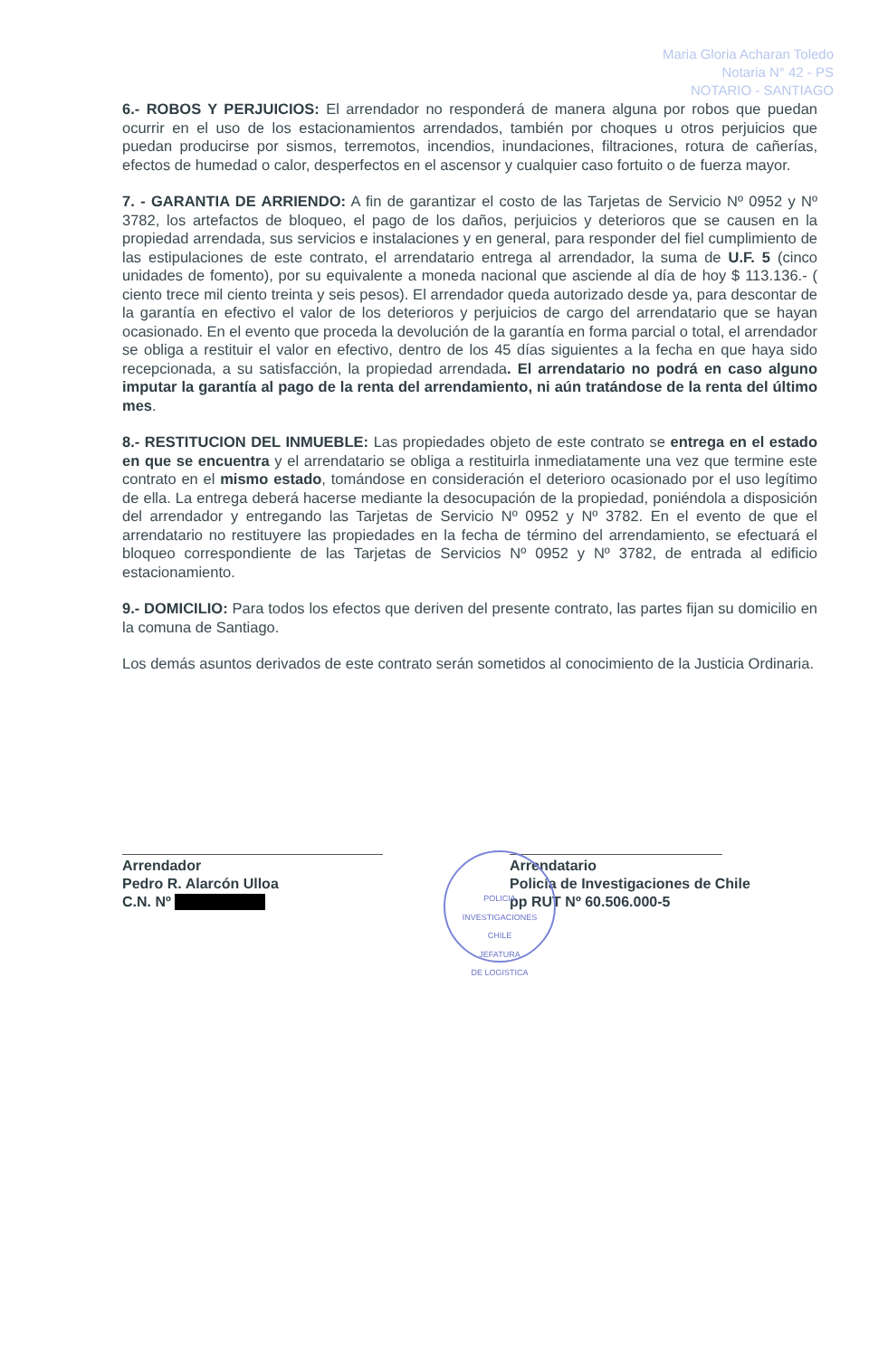Maria Gloria Acharan Toledo
Notaria N° 42 - PS
NOTARIO - SANTIAGO
6.- ROBOS Y PERJUICIOS: El arrendador no responderá de manera alguna por robos que puedan ocurrir en el uso de los estacionamientos arrendados, también por choques u otros perjuicios que puedan producirse por sismos, terremotos, incendios, inundaciones, filtraciones, rotura de cañerías, efectos de humedad o calor, desperfectos en el ascensor y cualquier caso fortuito o de fuerza mayor.
7. - GARANTIA DE ARRIENDO: A fin de garantizar el costo de las Tarjetas de Servicio Nº 0952 y Nº 3782, los artefactos de bloqueo, el pago de los daños, perjuicios y deterioros que se causen en la propiedad arrendada, sus servicios e instalaciones y en general, para responder del fiel cumplimiento de las estipulaciones de este contrato, el arrendatario entrega al arrendador, la suma de U.F. 5 (cinco unidades de fomento), por su equivalente a moneda nacional que asciende al día de hoy $ 113.136.- ( ciento trece mil ciento treinta y seis pesos). El arrendador queda autorizado desde ya, para descontar de la garantía en efectivo el valor de los deterioros y perjuicios de cargo del arrendatario que se hayan ocasionado. En el evento que proceda la devolución de la garantía en forma parcial o total, el arrendador se obliga a restituir el valor en efectivo, dentro de los 45 días siguientes a la fecha en que haya sido recepcionada, a su satisfacción, la propiedad arrendada. El arrendatario no podrá en caso alguno imputar la garantía al pago de la renta del arrendamiento, ni aún tratándose de la renta del último mes.
8.- RESTITUCION DEL INMUEBLE: Las propiedades objeto de este contrato se entrega en el estado en que se encuentra y el arrendatario se obliga a restituirla inmediatamente una vez que termine este contrato en el mismo estado, tomándose en consideración el deterioro ocasionado por el uso legítimo de ella. La entrega deberá hacerse mediante la desocupación de la propiedad, poniéndola a disposición del arrendador y entregando las Tarjetas de Servicio Nº 0952 y Nº 3782. En el evento de que el arrendatario no restituyere las propiedades en la fecha de término del arrendamiento, se efectuará el bloqueo correspondiente de las Tarjetas de Servicios Nº 0952 y Nº 3782, de entrada al edificio estacionamiento.
9.- DOMICILIO: Para todos los efectos que deriven del presente contrato, las partes fijan su domicilio en la comuna de Santiago.
Los demás asuntos derivados de este contrato serán sometidos al conocimiento de la Justicia Ordinaria.
Arrendador
Pedro R. Alarcón Ulloa
C.N. Nº
Arrendatario
Policía de Investigaciones de Chile
pp RUT Nº 60.506.000-5
POLICIA
INVESTIGACIONES
CHILE
JEFATURA
DE LOGISTICA